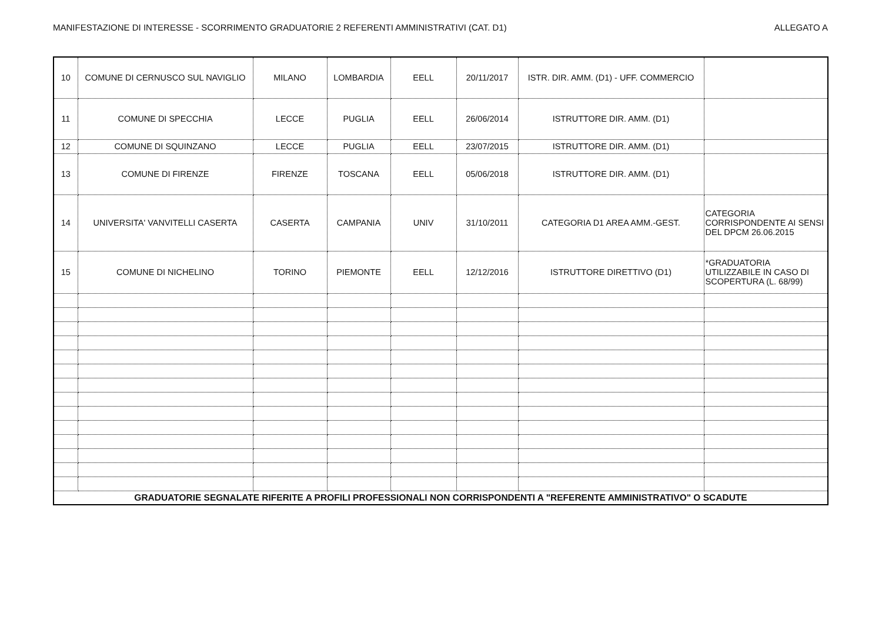MANIFESTAZIONE DI INTERESSE - SCORRIMENTO GRADUATORIE 2 REFERENTI AMMINISTRATIVI (CAT. D1) ALLEGATO A
| 10 | COMUNE DI CERNUSCO SUL NAVIGLIO | MILANO | LOMBARDIA | EELL | 20/11/2017 | ISTR. DIR. AMM. (D1) - UFF. COMMERCIO | |
| 11 | COMUNE DI SPECCHIA | LECCE | PUGLIA | EELL | 26/06/2014 | ISTRUTTORE DIR. AMM. (D1) | |
| 12 | COMUNE DI SQUINZANO | LECCE | PUGLIA | EELL | 23/07/2015 | ISTRUTTORE DIR. AMM. (D1) | |
| 13 | COMUNE DI FIRENZE | FIRENZE | TOSCANA | EELL | 05/06/2018 | ISTRUTTORE DIR. AMM. (D1) | |
| 14 | UNIVERSITA' VANVITELLI CASERTA | CASERTA | CAMPANIA | UNIV | 31/10/2011 | CATEGORIA D1 AREA AMM.-GEST. | CATEGORIA CORRISPONDENTE AI SENSI DEL DPCM 26.06.2015 |
| 15 | COMUNE DI NICHELINO | TORINO | PIEMONTE | EELL | 12/12/2016 | ISTRUTTORE DIRETTIVO (D1) | *GRADUATORIA UTILIZZABILE IN CASO DI SCOPERTURA (L. 68/99) |
| GRADUATORIE SEGNALATE RIFERITE A PROFILI PROFESSIONALI NON CORRISPONDENTI A "REFERENTE AMMINISTRATIVO" O SCADUTE | | | | | | | |